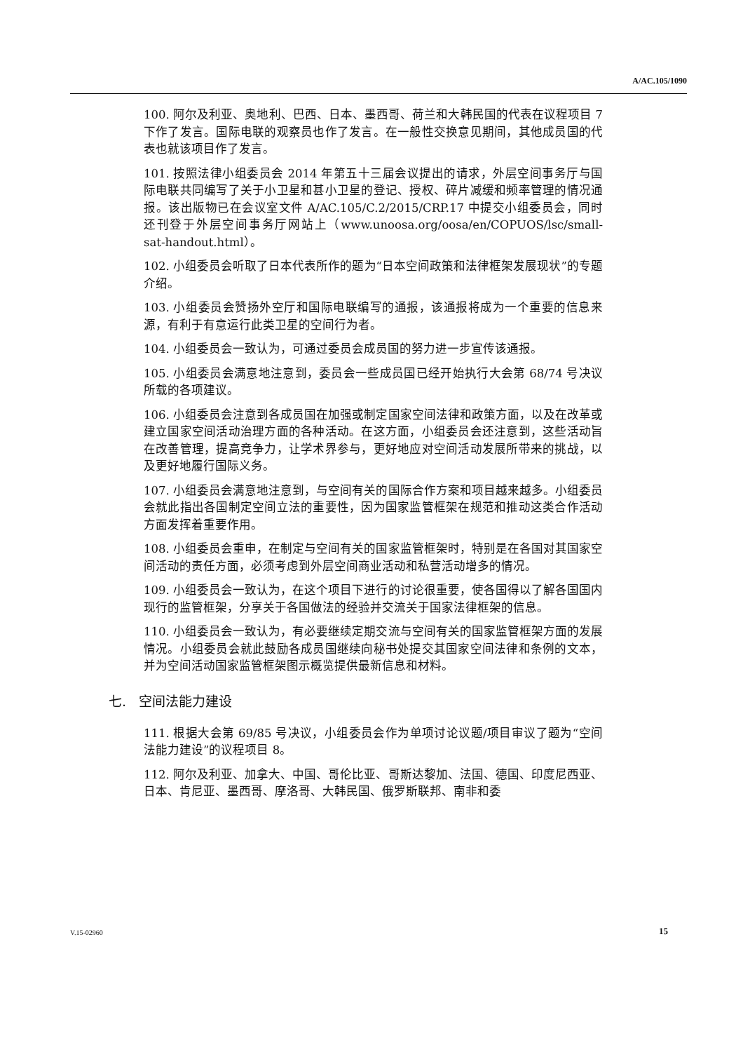A/AC.105/1090
100. 阿尔及利亚、奥地利、巴西、日本、墨西哥、荷兰和大韩民国的代表在议程项目 7 下作了发言。国际电联的观察员也作了发言。在一般性交换意见期间，其他成员国的代表也就该项目作了发言。
101. 按照法律小组委员会 2014 年第五十三届会议提出的请求，外层空间事务厅与国际电联共同编写了关于小卫星和甚小卫星的登记、授权、碎片减缓和频率管理的情况通报。该出版物已在会议室文件 A/AC.105/C.2/2015/CRP.17 中提交小组委员会，同时还刊登于外层空间事务厅网站上（www.unoosa.org/oosa/en/COPUOS/lsc/small-sat-handout.html）。
102. 小组委员会听取了日本代表所作的题为“日本空间政策和法律框架发展现状”的专题介绍。
103. 小组委员会赞扬外空厅和国际电联编写的通报，该通报将成为一个重要的信息来源，有利于有意运行此类卫星的空间行为者。
104. 小组委员会一致认为，可通过委员会成员国的努力进一步宣传该通报。
105. 小组委员会满意地注意到，委员会一些成员国已经开始执行大会第 68/74 号决议所载的各项建议。
106. 小组委员会注意到各成员国在加强或制定国家空间法律和政策方面，以及在改革或建立国家空间活动治理方面的各种活动。在这方面，小组委员会还注意到，这些活动旨在改善管理，提高竞争力，让学术界参与，更好地应对空间活动发展所带来的挑战，以及更好地履行国际义务。
107. 小组委员会满意地注意到，与空间有关的国际合作方案和项目越来越多。小组委员会就此指出各国制定空间立法的重要性，因为国家监管框架在规范和推动这类合作活动方面发挥着重要作用。
108. 小组委员会重申，在制定与空间有关的国家监管框架时，特别是在各国对其国家空间活动的责任方面，必须考虑到外层空间商业活动和私营活动增多的情况。
109. 小组委员会一致认为，在这个项目下进行的讨论很重要，使各国得以了解各国国内现行的监管框架，分享关于各国做法的经验并交流关于国家法律框架的信息。
110. 小组委员会一致认为，有必要继续定期交流与空间有关的国家监管框架方面的发展情况。小组委员会就此鼓励各成员国继续向秘书处提交其国家空间法律和条例的文本，并为空间活动国家监管框架图示概览提供最新信息和材料。
七. 空间法能力建设
111. 根据大会第 69/85 号决议，小组委员会作为单项讨论议题/项目审议了题为“空间法能力建设”的议程项目 8。
112. 阿尔及利亚、加拿大、中国、哥伦比亚、哥斯达黎加、法国、德国、印度尼西亚、日本、肯尼亚、墨西哥、摩洛哥、大韩民国、俄罗斯联邦、南非和委
V.15-02960 15